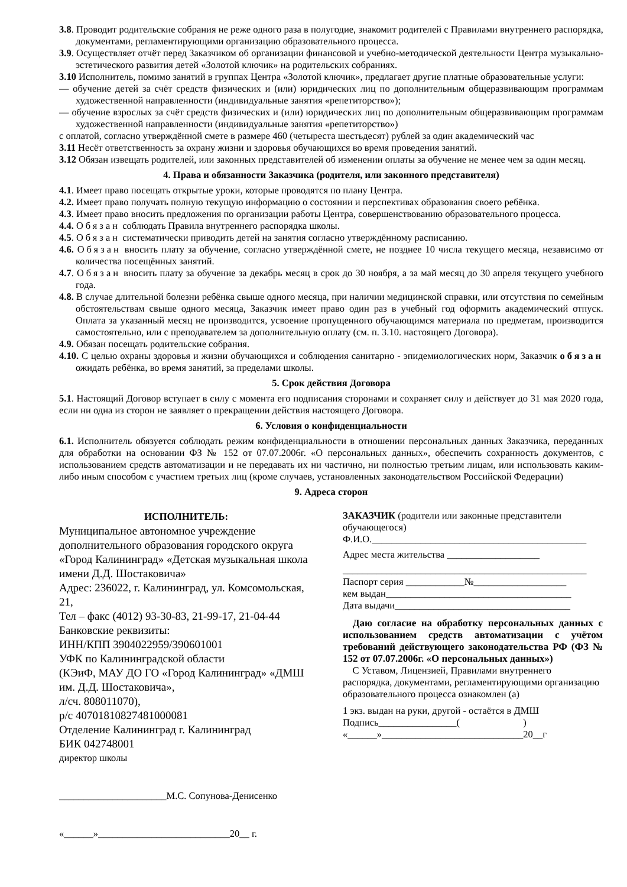3.8. Проводит родительские собрания не реже одного раза в полугодие, знакомит родителей с Правилами внутреннего распорядка, документами, регламентирующими организацию образовательного процесса.
3.9. Осуществляет отчёт перед Заказчиком об организации финансовой и учебно-методической деятельности Центра музыкально-эстетического развития детей «Золотой ключик» на родительских собраниях.
3.10 Исполнитель, помимо занятий в группах Центра «Золотой ключик», предлагает другие платные образовательные услуги:
— обучение детей за счёт средств физических и (или) юридических лиц по дополнительным общеразвивающим программам художественной направленности (индивидуальные занятия «репетиторство»);
— обучение взрослых за счёт средств физических и (или) юридических лиц по дополнительным общеразвивающим программам художественной направленности (индивидуальные занятия «репетиторство»)
с оплатой, согласно утверждённой смете в размере 460 (четыреста шестьдесят) рублей за один академический час
3.11 Несёт ответственность за охрану жизни и здоровья обучающихся во время проведения занятий.
3.12 Обязан извещать родителей, или законных представителей об изменении оплаты за обучение не менее чем за один месяц.
4. Права и обязанности Заказчика (родителя, или законного представителя)
4.1. Имеет право посещать открытые уроки, которые проводятся по плану Центра.
4.2. Имеет право получать полную текущую информацию о состоянии и перспективах образования своего ребёнка.
4.3. Имеет право вносить предложения по организации работы Центра, совершенствованию образовательного процесса.
4.4. Обязан соблюдать Правила внутреннего распорядка школы.
4.5. Обязан систематически приводить детей на занятия согласно утверждённому расписанию.
4.6. Обязан вносить плату за обучение, согласно утверждённой смете, не позднее 10 числа текущего месяца, независимо от количества посещённых занятий.
4.7. Обязан вносить плату за обучение за декабрь месяц в срок до 30 ноября, а за май месяц до 30 апреля текущего учебного года.
4.8. В случае длительной болезни ребёнка свыше одного месяца, при наличии медицинской справки, или отсутствия по семейным обстоятельствам свыше одного месяца, Заказчик имеет право один раз в учебный год оформить академический отпуск. Оплата за указанный месяц не производится, усвоение пропущенного обучающимся материала по предметам, производится самостоятельно, или с преподавателем за дополнительную оплату (см. п. 3.10. настоящего Договора).
4.9. Обязан посещать родительские собрания.
4.10. С целью охраны здоровья и жизни обучающихся и соблюдения санитарно - эпидемиологических норм, Заказчик обязан ожидать ребёнка, во время занятий, за пределами школы.
5. Срок действия Договора
5.1. Настоящий Договор вступает в силу с момента его подписания сторонами и сохраняет силу и действует до 31 мая 2020 года, если ни одна из сторон не заявляет о прекращении действия настоящего Договора.
6. Условия о конфиденциальности
6.1. Исполнитель обязуется соблюдать режим конфиденциальности в отношении персональных данных Заказчика, переданных для обработки на основании ФЗ № 152 от 07.07.2006г. «О персональных данных», обеспечить сохранность документов, с использованием средств автоматизации и не передавать их ни частично, ни полностью третьим лицам, или использовать каким-либо иным способом с участием третьих лиц (кроме случаев, установленных законодательством Российской Федерации)
9. Адреса сторон
ИСПОЛНИТЕЛЬ:
Муниципальное автономное учреждение дополнительного образования городского округа «Город Калининград» «Детская музыкальная школа имени Д.Д. Шостаковича»
Адрес: 236022, г. Калининград, ул. Комсомольская, 21,
Тел – факс (4012) 93-30-83, 21-99-17, 21-04-44
Банковские реквизиты:
ИНН/КПП 3904022959/390601001
УФК по Калининградской области
(КЭиФ, МАУ ДО ГО «Город Калининград» «ДМШ им. Д.Д. Шостаковича»,
л/сч. 808011070),
р/с 40701810827481000081
Отделение Калининград г. Калининград
БИК 042748001
директор школы
______________________М.С. Сопунова-Денисенко
«______»___________________________20__ г.
ЗАКАЗЧИК (родители или законные представители обучающегося)
Ф.И.О.____________________________________________
Адрес места жительства ___________________
__________________________________________________
Паспорт серия ____________№___________________
кем выдан______________________________________
Дата выдачи____________________________________
Даю согласие на обработку персональных данных с использованием средств автоматизации с учётом требований действующего законодательства РФ (ФЗ № 152 от 07.07.2006г. «О персональных данных»)
С Уставом, Лицензией, Правилами внутреннего распорядка, документами, регламентирующими организацию образовательного процесса ознакомлен (а)
1 экз. выдан на руки, другой - остаётся в ДМШ
Подпись________________( )
«______»_____________________________20__г